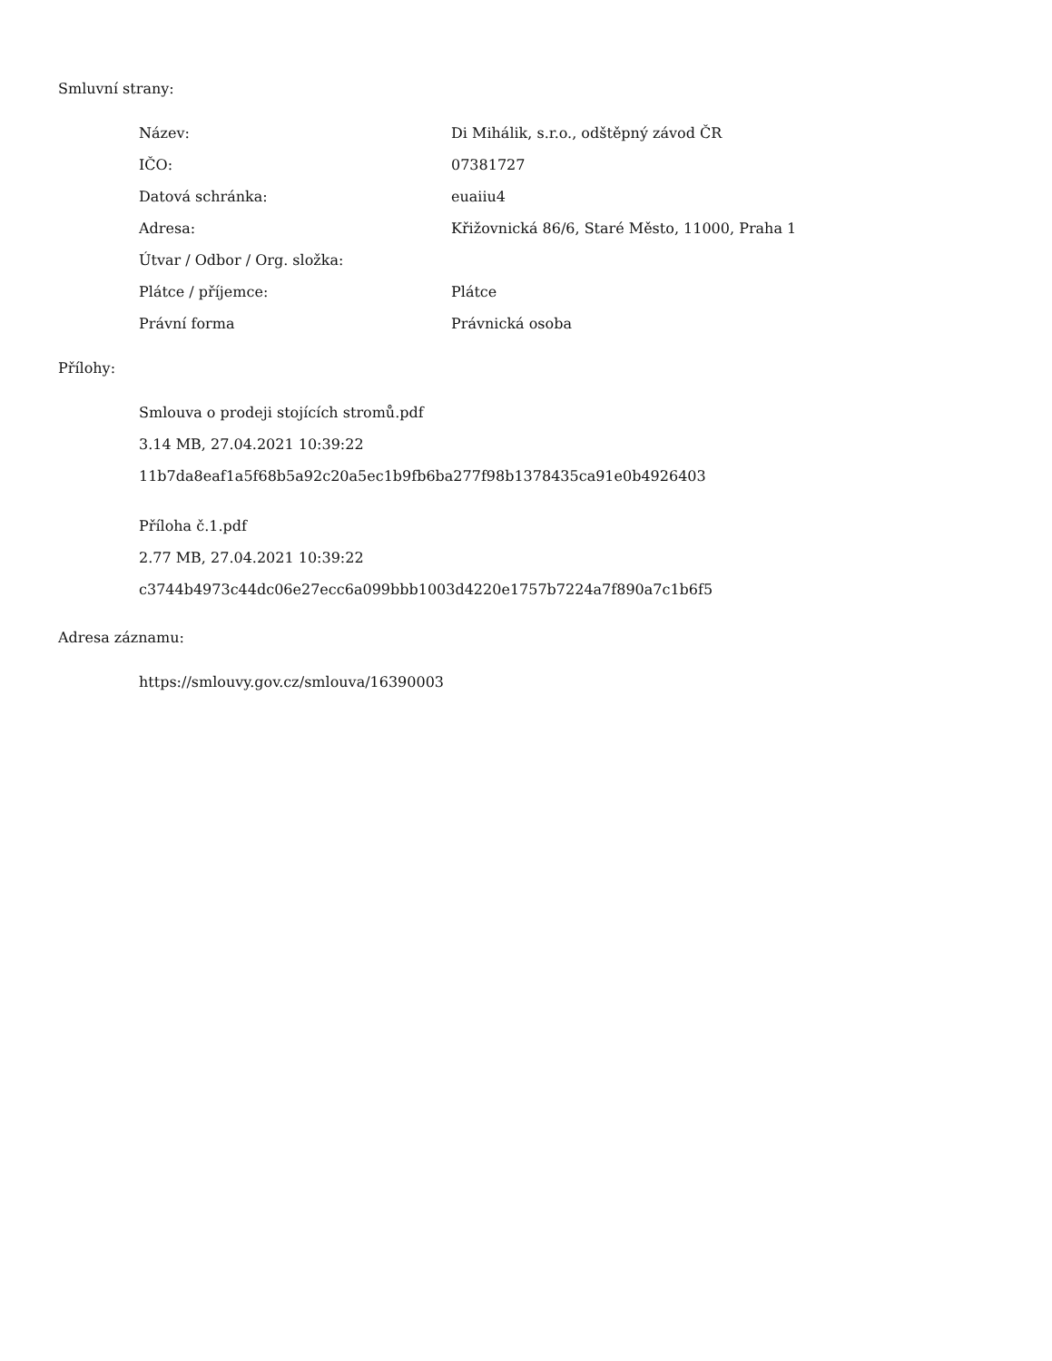Smluvní strany:
| Název: | Di Mihálik, s.r.o., odštěpný závod ČR |
| IČO: | 07381727 |
| Datová schránka: | euaiiu4 |
| Adresa: | Křižovnická 86/6, Staré Město, 11000, Praha 1 |
| Útvar / Odbor / Org. složka: | |
| Plátce / příjemce: | Plátce |
| Právní forma | Právnická osoba |
Přílohy:
Smlouva o prodeji stojících stromů.pdf
3.14 MB, 27.04.2021 10:39:22
11b7da8eaf1a5f68b5a92c20a5ec1b9fb6ba277f98b1378435ca91e0b4926403
Příloha č.1.pdf
2.77 MB, 27.04.2021 10:39:22
c3744b4973c44dc06e27ecc6a099bbb1003d4220e1757b7224a7f890a7c1b6f5
Adresa záznamu:
https://smlouvy.gov.cz/smlouva/16390003